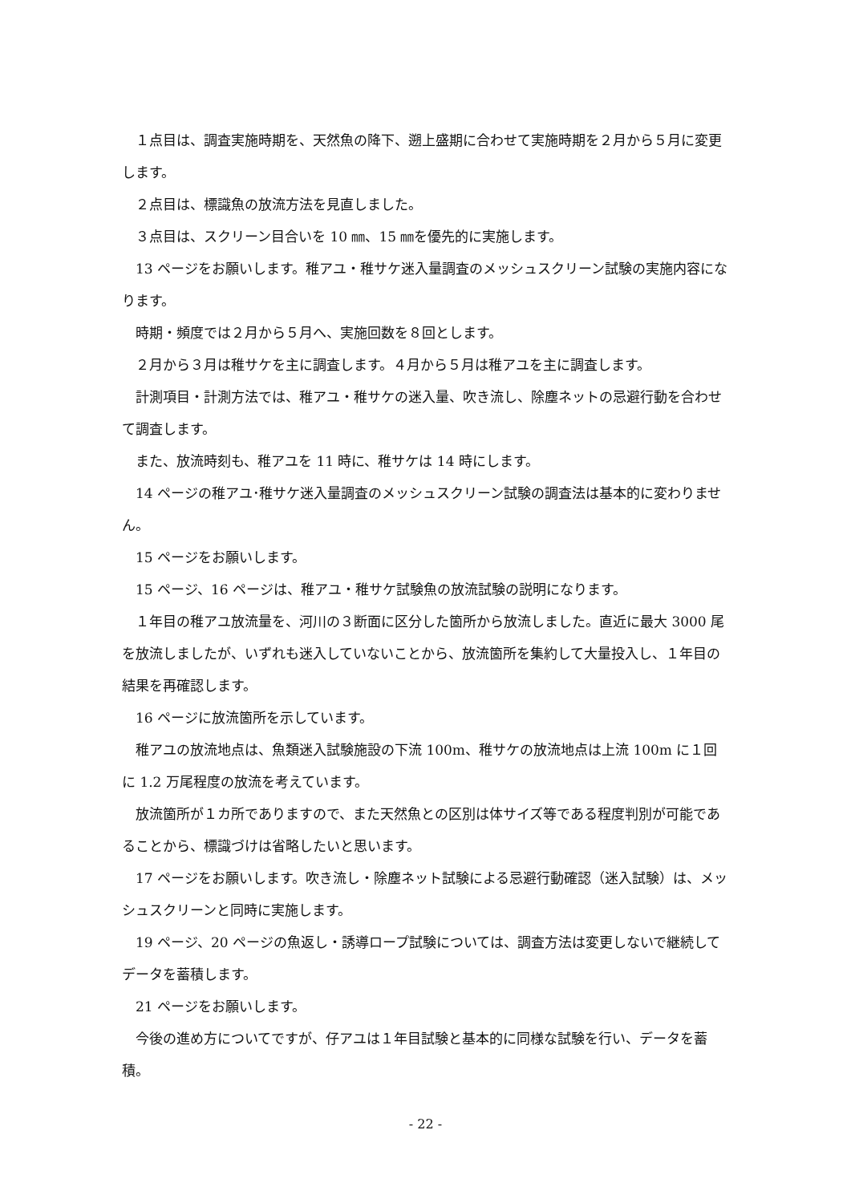１点目は、調査実施時期を、天然魚の降下、遡上盛期に合わせて実施時期を２月から５月に変更します。
２点目は、標識魚の放流方法を見直しました。
３点目は、スクリーン目合いを 10 ㎜、15 ㎜を優先的に実施します。
13 ページをお願いします。稚アユ・稚サケ迷入量調査のメッシュスクリーン試験の実施内容になります。
時期・頻度では２月から５月へ、実施回数を８回とします。
２月から３月は稚サケを主に調査します。４月から５月は稚アユを主に調査します。
計測項目・計測方法では、稚アユ・稚サケの迷入量、吹き流し、除塵ネットの忌避行動を合わせて調査します。
また、放流時刻も、稚アユを 11 時に、稚サケは 14 時にします。
14 ページの稚アユ･稚サケ迷入量調査のメッシュスクリーン試験の調査法は基本的に変わりません。
15 ページをお願いします。
15 ページ、16 ページは、稚アユ・稚サケ試験魚の放流試験の説明になります。
１年目の稚アユ放流量を、河川の３断面に区分した箇所から放流しました。直近に最大 3000 尾を放流しましたが、いずれも迷入していないことから、放流箇所を集約して大量投入し、１年目の結果を再確認します。
16 ページに放流箇所を示しています。
稚アユの放流地点は、魚類迷入試験施設の下流 100m、稚サケの放流地点は上流 100m に１回に 1.2 万尾程度の放流を考えています。
放流箇所が１カ所でありますので、また天然魚との区別は体サイズ等である程度判別が可能であることから、標識づけは省略したいと思います。
17 ページをお願いします。吹き流し・除塵ネット試験による忌避行動確認（迷入試験）は、メッシュスクリーンと同時に実施します。
19 ページ、20 ページの魚返し・誘導ロープ試験については、調査方法は変更しないで継続してデータを蓄積します。
21 ページをお願いします。
今後の進め方についてですが、仔アユは１年目試験と基本的に同様な試験を行い、データを蓄積。
- 22 -